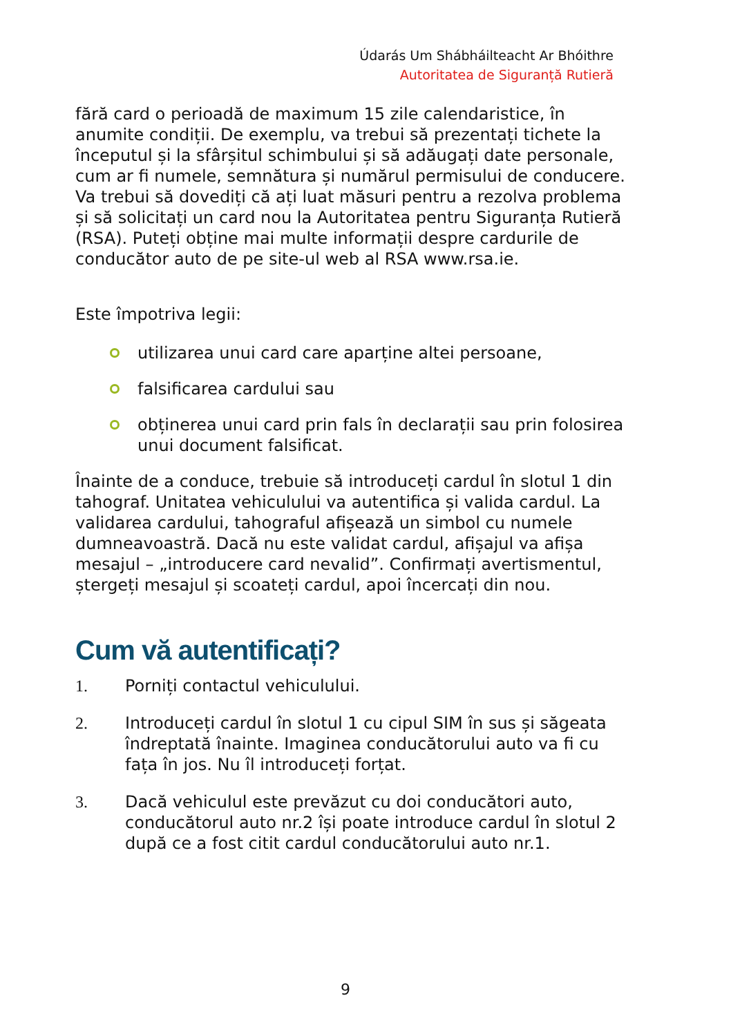Údarás Um Shábháilteacht Ar Bhóithre
Autoritatea de Siguranță Rutieră
fără card o perioadă de maximum 15 zile calendaristice, în anumite condiții. De exemplu, va trebui să prezentați tichete la începutul și la sfârșitul schimbului și să adăugați date personale, cum ar fi numele, semnătura și numărul permisului de conducere. Va trebui să dovediți că ați luat măsuri pentru a rezolva problema și să solicitați un card nou la Autoritatea pentru Siguranța Rutieră (RSA). Puteți obține mai multe informații despre cardurile de conducător auto de pe site-ul web al RSA www.rsa.ie.
Este împotriva legii:
utilizarea unui card care aparține altei persoane,
falsificarea cardului sau
obținerea unui card prin fals în declarații sau prin folosirea unui document falsificat.
Înainte de a conduce, trebuie să introduceți cardul în slotul 1 din tahograf. Unitatea vehiculului va autentifica și valida cardul. La validarea cardului, tahograful afișează un simbol cu numele dumneavoastră. Dacă nu este validat cardul, afișajul va afișa mesajul – „introducere card nevalid”. Confirmați avertismentul, ștergeți mesajul și scoateți cardul, apoi încercați din nou.
Cum vă autentificați?
1. Porniți contactul vehiculului.
2. Introduceți cardul în slotul 1 cu cipul SIM în sus și săgeata îndreptată înainte. Imaginea conducătorului auto va fi cu fața în jos. Nu îl introduceți forțat.
3. Dacă vehiculul este prevăzut cu doi conducători auto, conducătorul auto nr.2 își poate introduce cardul în slotul 2 după ce a fost citit cardul conducătorului auto nr.1.
9